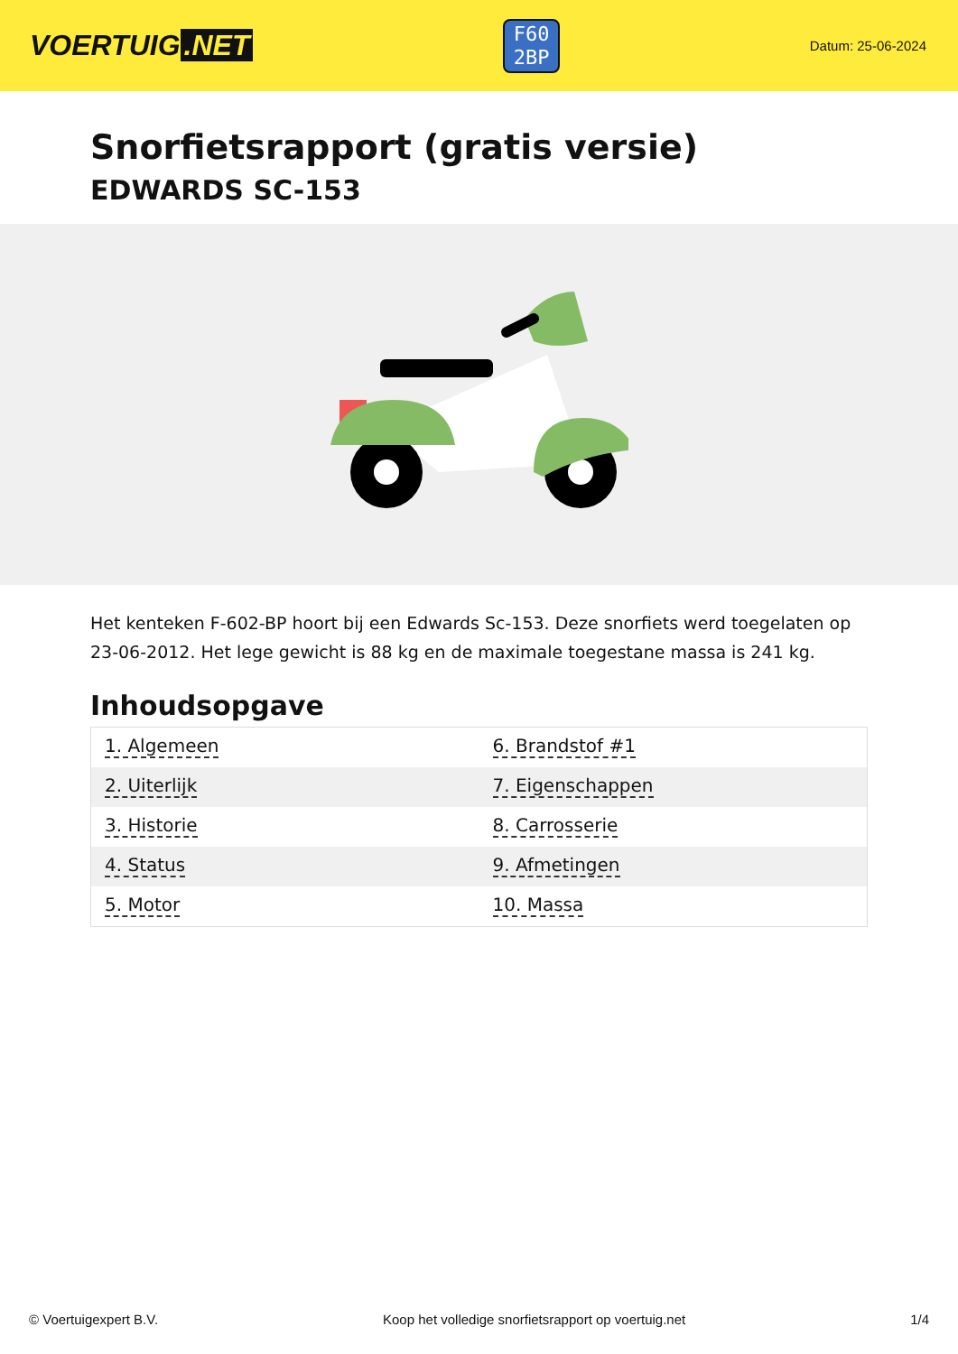VOERTUIG.NET
F60
2BP
Datum: 25-06-2024
Snorfietsrapport (gratis versie)
EDWARDS SC-153
Het kenteken F-602-BP hoort bij een Edwards Sc-153. Deze snorfiets werd toegelaten op 23-06-2012. Het lege gewicht is 88 kg en de maximale toegestane massa is 241 kg.
Inhoudsopgave
| 1. Algemeen | 6. Brandstof #1 |
| 2. Uiterlijk | 7. Eigenschappen |
| 3. Historie | 8. Carrosserie |
| 4. Status | 9. Afmetingen |
| 5. Motor | 10. Massa |
© Voertuigexpert B.V. Koop het volledige snorfietsrapport op voertuig.net 1/4